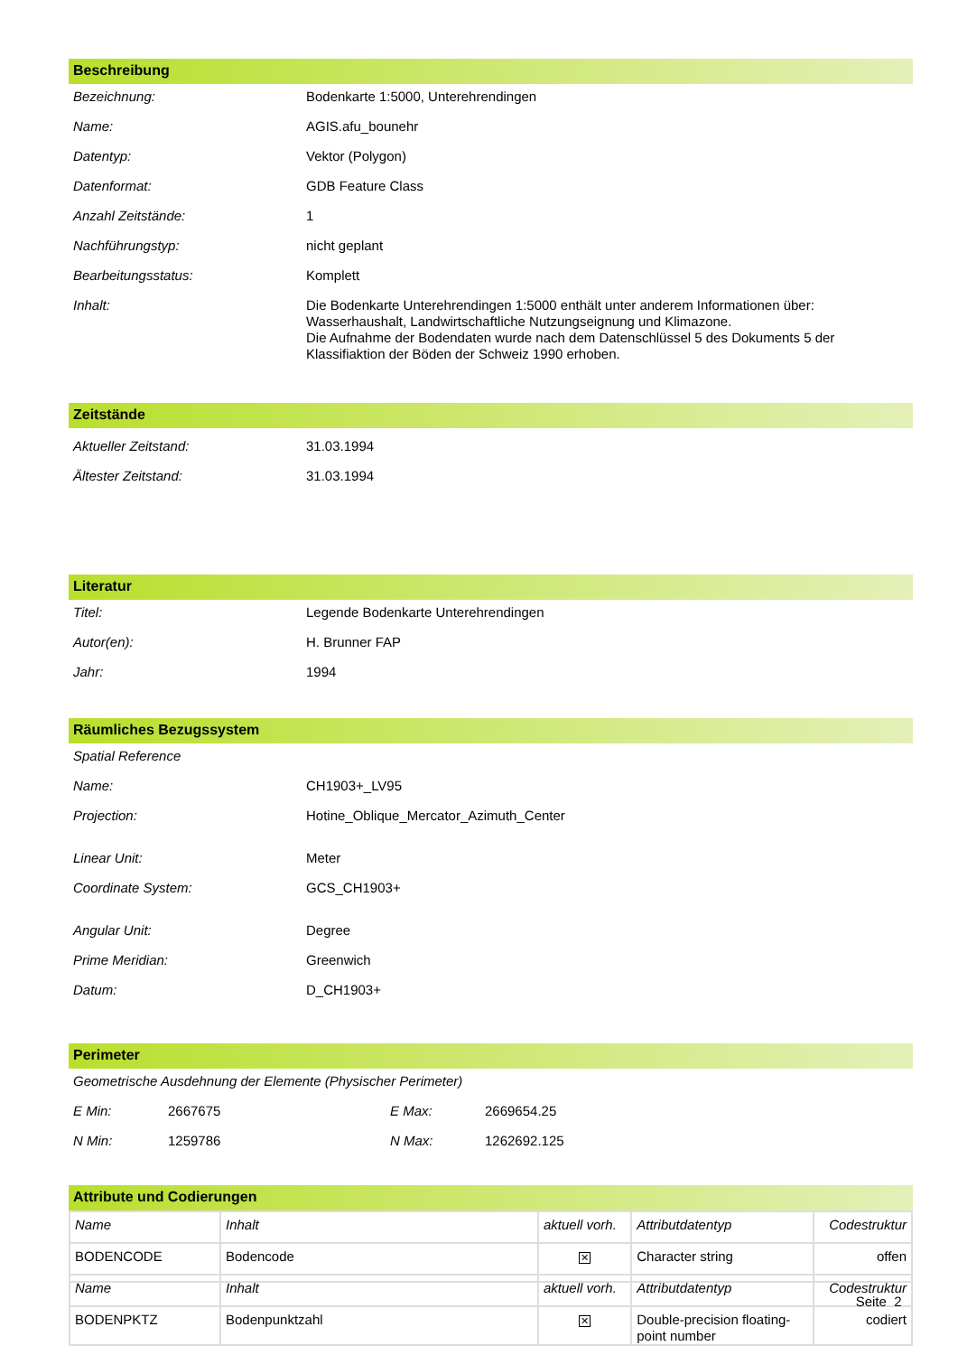Beschreibung
| Bezeichnung: | Bodenkarte 1:5000, Unterehrendingen |
| Name: | AGIS.afu_bounehr |
| Datentyp: | Vektor (Polygon) |
| Datenformat: | GDB Feature Class |
| Anzahl Zeitstände: | 1 |
| Nachführungstyp: | nicht geplant |
| Bearbeitungsstatus: | Komplett |
| Inhalt: | Die Bodenkarte Unterehrendingen 1:5000 enthält unter anderem Informationen über: Wasserhaushalt, Landwirtschaftliche Nutzungseignung und Klimazone. Die Aufnahme der Bodendaten wurde nach dem Datenschlüssel 5 des Dokuments 5 der Klassifiaktion der Böden der Schweiz 1990 erhoben. |
Zeitstände
| Aktueller Zeitstand: | 31.03.1994 |
| Ältester Zeitstand: | 31.03.1994 |
Literatur
| Titel: | Legende Bodenkarte Unterehrendingen |
| Autor(en): | H. Brunner FAP |
| Jahr: | 1994 |
Räumliches Bezugssystem
| Spatial Reference | |
| Name: | CH1903+_LV95 |
| Projection: | Hotine_Oblique_Mercator_Azimuth_Center |
| Linear Unit: | Meter |
| Coordinate System: | GCS_CH1903+ |
| Angular Unit: | Degree |
| Prime Meridian: | Greenwich |
| Datum: | D_CH1903+ |
Perimeter
| Geometrische Ausdehnung der Elemente (Physischer Perimeter) | | | |
| E Min: | 2667675 | E Max: | 2669654.25 |
| N Min: | 1259786 | N Max: | 1262692.125 |
Attribute und Codierungen
| Name | Inhalt | aktuell vorh. | Attributdatentyp | Codestruktur |
| BODENCODE | Bodencode | ✕ | Character string | offen |
| Name | Inhalt | aktuell vorh. | Attributdatentyp | Codestruktur |
| BODENPKTZ | Bodenpunktzahl | ✕ | Double-precision floating-point number | codiert |
Seite 2